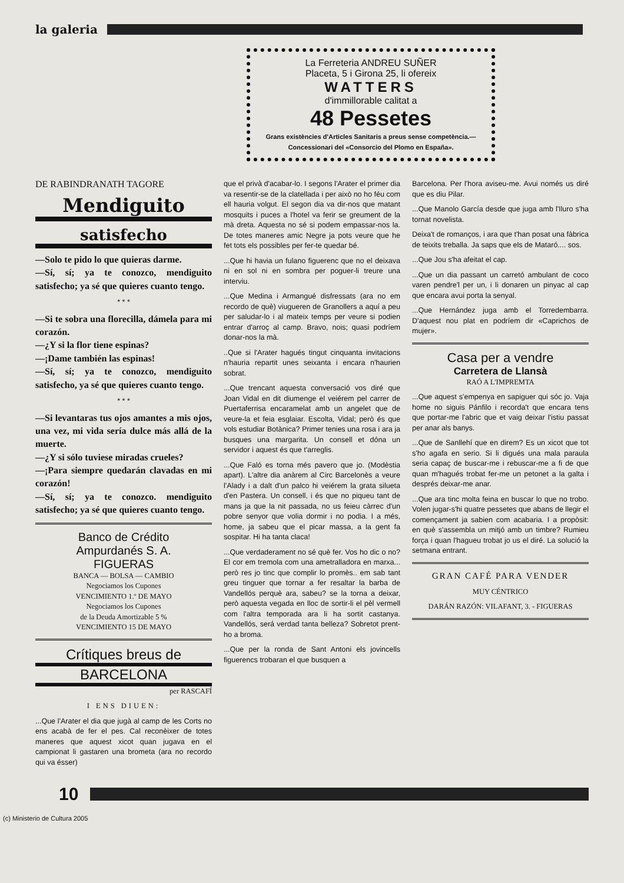la galeria
La Ferreteria ANDREU SUÑER
Placeta, 5 i Girona 25, li ofereix
WATTERS
d'immillorable calitat a
48 Pessetes
Grans existències d'Articles Sanitaris a preus sense competència.—Concessionari del «Consorcio del Plomo en España».
DE RABINDRANATH TAGORE
Mendiguito
satisfecho
—Solo te pido lo que quieras darme.
—Sí, sí; ya te conozco, mendiguito satisfecho; ya sé que quieres cuanto tengo.
* * *
—Si te sobra una florecilla, dámela para mi corazón.
—¿Y si la flor tiene espinas?
—¡Dame también las espinas!
—Sí, sí; ya te conozco, mendiguito satisfecho, ya sé que quieres cuanto tengo.
* * *
—Si levantaras tus ojos amantes a mis ojos, una vez, mi vida sería dulce más allá de la muerte.
—¿Y si sólo tuviese miradas crueles?
—¡Para siempre quedarán clavadas en mi corazón!
—Sí, sí; ya te conozco. mendiguito satisfecho; ya sé que quieres cuanto tengo.
Banco de Crédito
Ampurdanés S. A.
FIGUERAS
BANCA — BOLSA — CAMBIO
Negociamos los Cupones
VENCIMIENTO 1.º DE MAYO
Negociamos los Cupones
de la Deuda Amortizable 5 %
VENCIMIENTO 15 DE MAYO
Crítiques breus de
BARCELONA
per RASCAFÍ
I ENS DIUEN:
...Que l'Arater el dia que jugà al camp de les Corts no ens acabà de fer el pes. Cal reconèixer de totes maneres que aquest xicot quan jugava en el campionat li gastaren una brometa (ara no recordo qui va ésser)
que el privà d'acabar-lo. I segons l'Arater el primer dia va resentir-se de la clatellada i per això no ho féu com ell hauria volgut. El segon dia va dir-nos que matant mosquits i puces a l'hotel va ferir se greument de la mà dreta. Aquesta no sé si podem empassar-nos la. De totes maneres amic Negre ja pots veure que he fet tots els possibles per fer-te quedar bé.
...Que hi havia un fulano figuerenc que no el deixava ni en sol ni en sombra per poguer-li treure una interviu.
...Que Medina i Armangué disfressats (ara no em recordo de què) viugueren de Granollers a aquí a peu per saludar-lo i al mateix temps per veure si podien entrar d'arroç al camp. Bravo, nois; quasi podríem donar-nos la mà.
..Que si l'Arater hagués tingut cinquanta invitacions n'hauria repartit unes seixanta i encara n'haurien sobrat.
...Que trencant aquesta conversació vos diré que Joan Vidal en dit diumenge el veiérem pel carrer de Puertaferrisa encaramelat amb un angelet que de veure-la et feia esglaiar. Escolta, Vidal; però és que vols estudiar Botànica? Primer tenies una rosa i ara ja busques una margarita. Un consell et dóna un servidor i aquest és que t'arreglis.
...Que Faló es torna més pavero que jo. (Modèstia apart). L'altre dia anàrem al Circ Barcelonès a veure l'Alady i a dalt d'un palco hi veiérem la grata silueta d'en Pastera. Un consell, i és que no piqueu tant de mans ja que la nit passada, no us feieu càrrec d'un pobre senyor que volia dormir i no podia. I a més, home, ja sabeu que el picar massa, a la gent fa sospitar. Hi ha tanta claca!
...Que verdaderament no sé què fer. Vos ho dic o no? El cor em tremola com una ametralladora en marxa... però res jo tinc que complir lo promès.. em sab tant greu tinguer que tornar a fer resaltar la barba de Vandellós perquè ara, sabeu? se la torna a deixar, però aquesta vegada en lloc de sortir-li el pèl vermell com l'altra temporada ara li ha sortit castanya. Vandellós, será verdad tanta belleza? Sobretot prent-ho a broma.
...Que per la ronda de Sant Antoni els jovincells figuerencs trobaran el que busquen a
Barcelona. Per l'hora aviseu-me. Avui només us diré que es diu Pilar.
...Que Manolo García desde que juga amb l'Iluro s'ha tornat novelista.
Deixa't de romanços, i ara que t'han posat una fàbrica de teixits treballa. Ja saps que els de Mataró.... sos.
...Que Jou s'ha afeitat el cap.
...Que un dia passant un carretó ambulant de coco varen pendre'l per un, i li donaren un pinyac al cap que encara avui porta la senyal.
...Que Hernández juga amb el Torredembarra. D'aquest nou plat en podríem dir «Caprichos de mujer».
Casa per a vendre
Carretera de Llansà
RAÓ A L'IMPREMTA
...Que aquest s'empenya en sapiguer qui sóc jo. Vaja home no siguis Pánfilo i recorda't que encara tens que portar-me l'abric que et vaig deixar l'istiu passat per anar als banys.
...Que de Sanllehí que en direm? Es un xicot que tot s'ho agafa en serio. Si li digués una mala paraula seria capaç de buscar-me i rebuscar-me a fi de que quan m'hagués trobat fer-me un petonet a la galta i després deixar-me anar.
...Que ara tinc molta feina en buscar lo que no trobo. Volen jugar-s'hi quatre pessetes que abans de llegir el començament ja sabien com acabaria. I a propòsit: en què s'assembla un mitjó amb un timbre? Rumieu força i quan l'hagueu trobat jo us el diré. La solució la setmana entrant.
GRAN CAFÉ PARA VENDER
MUY CÉNTRICO
DARÁN RAZÓN: VILAFANT, 3. - FIGUERAS
10
(c) Ministerio de Cultura 2005